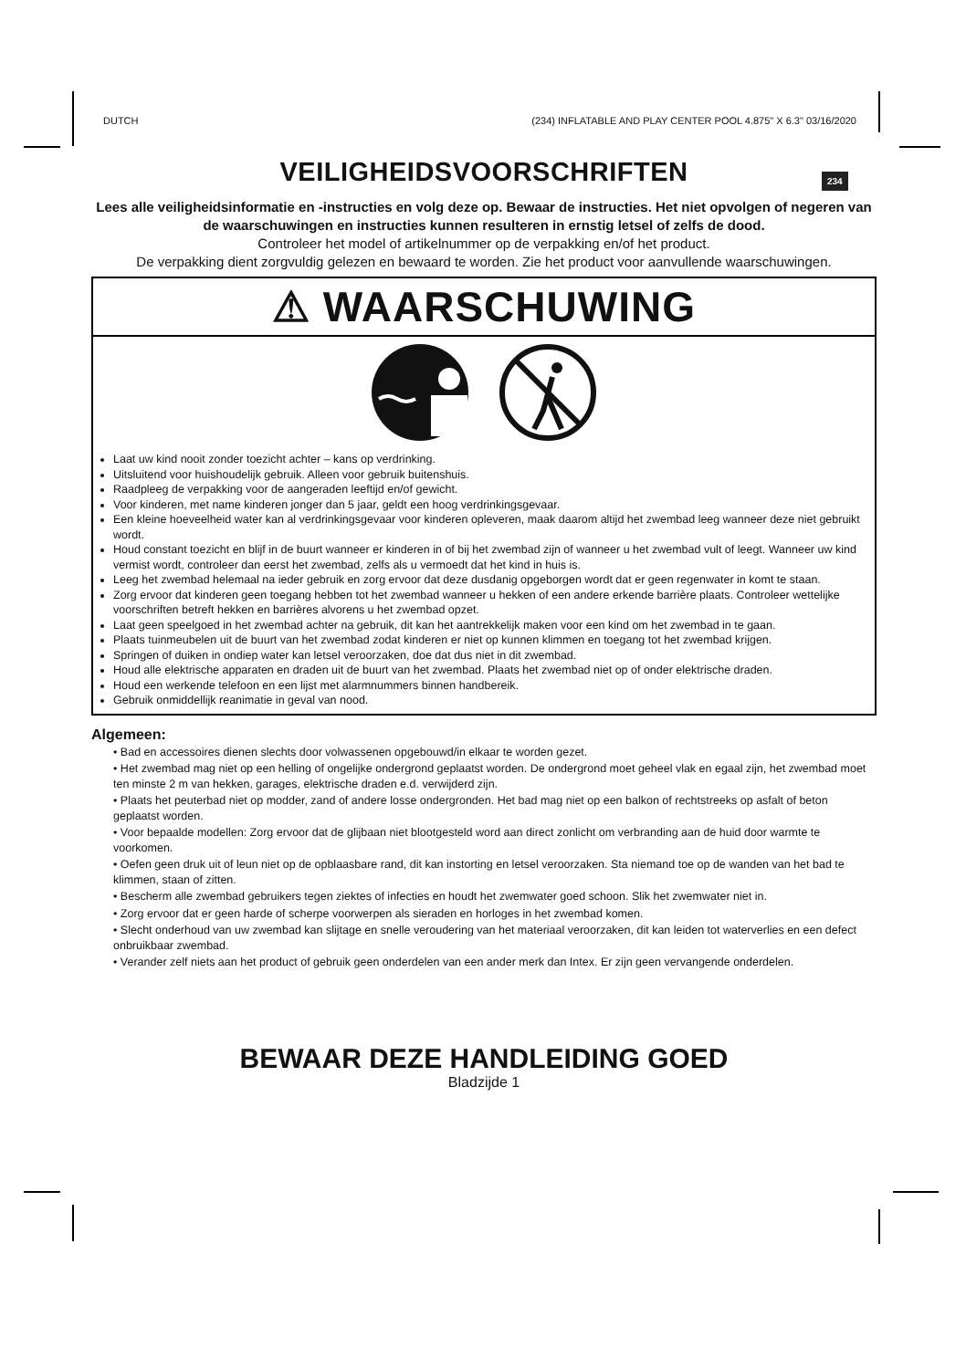DUTCH (234) INFLATABLE AND PLAY CENTER POOL 4.875" X 6.3" 03/16/2020
234
VEILIGHEIDSVOORSCHRIFTEN
Lees alle veiligheidsinformatie en -instructies en volg deze op. Bewaar de instructies. Het niet opvolgen of negeren van de waarschuwingen en instructies kunnen resulteren in ernstig letsel of zelfs de dood.
Controleer het model of artikelnummer op de verpakking en/of het product.
De verpakking dient zorgvuldig gelezen en bewaard te worden. Zie het product voor aanvullende waarschuwingen.
⚠ WAARSCHUWING
Laat uw kind nooit zonder toezicht achter – kans op verdrinking.
Uitsluitend voor huishoudelijk gebruik. Alleen voor gebruik buitenshuis.
Raadpleeg de verpakking voor de aangeraden leeftijd en/of gewicht.
Voor kinderen, met name kinderen jonger dan 5 jaar, geldt een hoog verdrinkingsgevaar.
Een kleine hoeveelheid water kan al verdrinkingsgevaar voor kinderen opleveren, maak daarom altijd het zwembad leeg wanneer deze niet gebruikt wordt.
Houd constant toezicht en blijf in de buurt wanneer er kinderen in of bij het zwembad zijn of wanneer u het zwembad vult of leegt. Wanneer uw kind vermist wordt, controleer dan eerst het zwembad, zelfs als u vermoedt dat het kind in huis is.
Leeg het zwembad helemaal na ieder gebruik en zorg ervoor dat deze dusdanig opgeborgen wordt dat er geen regenwater in komt te staan.
Zorg ervoor dat kinderen geen toegang hebben tot het zwembad wanneer u hekken of een andere erkende barrière plaats. Controleer wettelijke voorschriften betreft hekken en barrières alvorens u het zwembad opzet.
Laat geen speelgoed in het zwembad achter na gebruik, dit kan het aantrekkelijk maken voor een kind om het zwembad in te gaan.
Plaats tuinmeubelen uit de buurt van het zwembad zodat kinderen er niet op kunnen klimmen en toegang tot het zwembad krijgen.
Springen of duiken in ondiep water kan letsel veroorzaken, doe dat dus niet in dit zwembad.
Houd alle elektrische apparaten en draden uit de buurt van het zwembad. Plaats het zwembad niet op of onder elektrische draden.
Houd een werkende telefoon en een lijst met alarmnummers binnen handbereik.
Gebruik onmiddellijk reanimatie in geval van nood.
Algemeen:
• Bad en accessoires dienen slechts door volwassenen opgebouwd/in elkaar te worden gezet.
• Het zwembad mag niet op een helling of ongelijke ondergrond geplaatst worden. De ondergrond moet geheel vlak en egaal zijn, het zwembad moet ten minste 2 m van hekken, garages, elektrische draden e.d. verwijderd zijn.
• Plaats het peuterbad niet op modder, zand of andere losse ondergronden. Het bad mag niet op een balkon of rechtstreeks op asfalt of beton geplaatst worden.
• Voor bepaalde modellen: Zorg ervoor dat de glijbaan niet blootgesteld word aan direct zonlicht om verbranding aan de huid door warmte te voorkomen.
• Oefen geen druk uit of leun niet op de opblaasbare rand, dit kan instorting en letsel veroorzaken. Sta niemand toe op de wanden van het bad te klimmen, staan of zitten.
• Bescherm alle zwembad gebruikers tegen ziektes of infecties en houdt het zwemwater goed schoon. Slik het zwemwater niet in.
• Zorg ervoor dat er geen harde of scherpe voorwerpen als sieraden en horloges in het zwembad komen.
• Slecht onderhoud van uw zwembad kan slijtage en snelle veroudering van het materiaal veroorzaken, dit kan leiden tot waterverlies en een defect onbruikbaar zwembad.
• Verander zelf niets aan het product of gebruik geen onderdelen van een ander merk dan Intex. Er zijn geen vervangende onderdelen.
BEWAAR DEZE HANDLEIDING GOED
Bladzijde 1